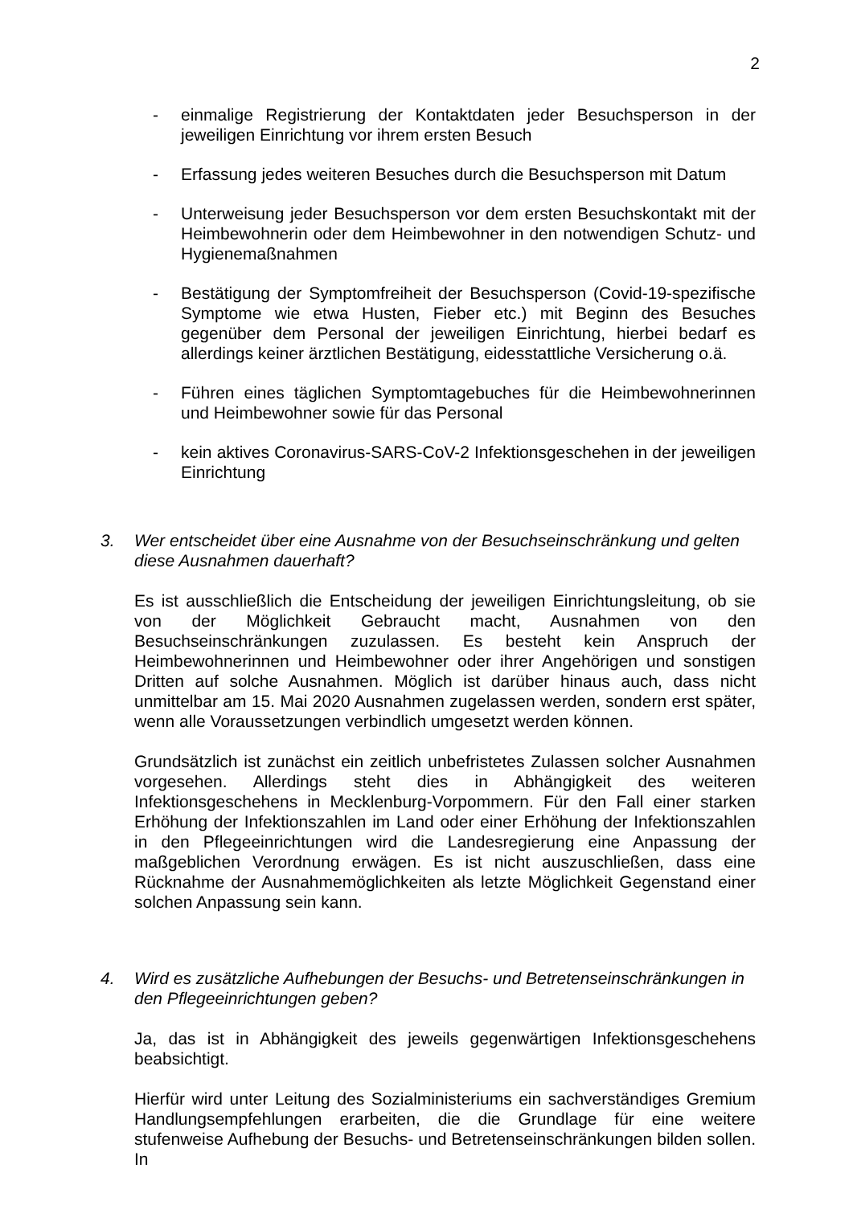2
- einmalige Registrierung der Kontaktdaten jeder Besuchsperson in der jeweiligen Einrichtung vor ihrem ersten Besuch
- Erfassung jedes weiteren Besuches durch die Besuchsperson mit Datum
- Unterweisung jeder Besuchsperson vor dem ersten Besuchskontakt mit der Heimbewohnerin oder dem Heimbewohner in den notwendigen Schutz- und Hygienemaßnahmen
- Bestätigung der Symptomfreiheit der Besuchsperson (Covid-19-spezifische Symptome wie etwa Husten, Fieber etc.) mit Beginn des Besuches gegenüber dem Personal der jeweiligen Einrichtung, hierbei bedarf es allerdings keiner ärztlichen Bestätigung, eidesstattliche Versicherung o.ä.
- Führen eines täglichen Symptomtagebuches für die Heimbewohnerinnen und Heimbewohner sowie für das Personal
- kein aktives Coronavirus-SARS-CoV-2 Infektionsgeschehen in der jeweiligen Einrichtung
3. Wer entscheidet über eine Ausnahme von der Besuchseinschränkung und gelten diese Ausnahmen dauerhaft?
Es ist ausschließlich die Entscheidung der jeweiligen Einrichtungsleitung, ob sie von der Möglichkeit Gebraucht macht, Ausnahmen von den Besuchseinschränkungen zuzulassen. Es besteht kein Anspruch der Heimbewohnerinnen und Heimbewohner oder ihrer Angehörigen und sonstigen Dritten auf solche Ausnahmen. Möglich ist darüber hinaus auch, dass nicht unmittelbar am 15. Mai 2020 Ausnahmen zugelassen werden, sondern erst später, wenn alle Voraussetzungen verbindlich umgesetzt werden können.
Grundsätzlich ist zunächst ein zeitlich unbefristetes Zulassen solcher Ausnahmen vorgesehen. Allerdings steht dies in Abhängigkeit des weiteren Infektionsgeschehens in Mecklenburg-Vorpommern. Für den Fall einer starken Erhöhung der Infektionszahlen im Land oder einer Erhöhung der Infektionszahlen in den Pflegeeinrichtungen wird die Landesregierung eine Anpassung der maßgeblichen Verordnung erwägen. Es ist nicht auszuschließen, dass eine Rücknahme der Ausnahmemöglichkeiten als letzte Möglichkeit Gegenstand einer solchen Anpassung sein kann.
4. Wird es zusätzliche Aufhebungen der Besuchs- und Betretenseinschränkungen in den Pflegeeinrichtungen geben?
Ja, das ist in Abhängigkeit des jeweils gegenwärtigen Infektionsgeschehens beabsichtigt.
Hierfür wird unter Leitung des Sozialministeriums ein sachverständiges Gremium Handlungsempfehlungen erarbeiten, die die Grundlage für eine weitere stufenweise Aufhebung der Besuchs- und Betretenseinschränkungen bilden sollen. In